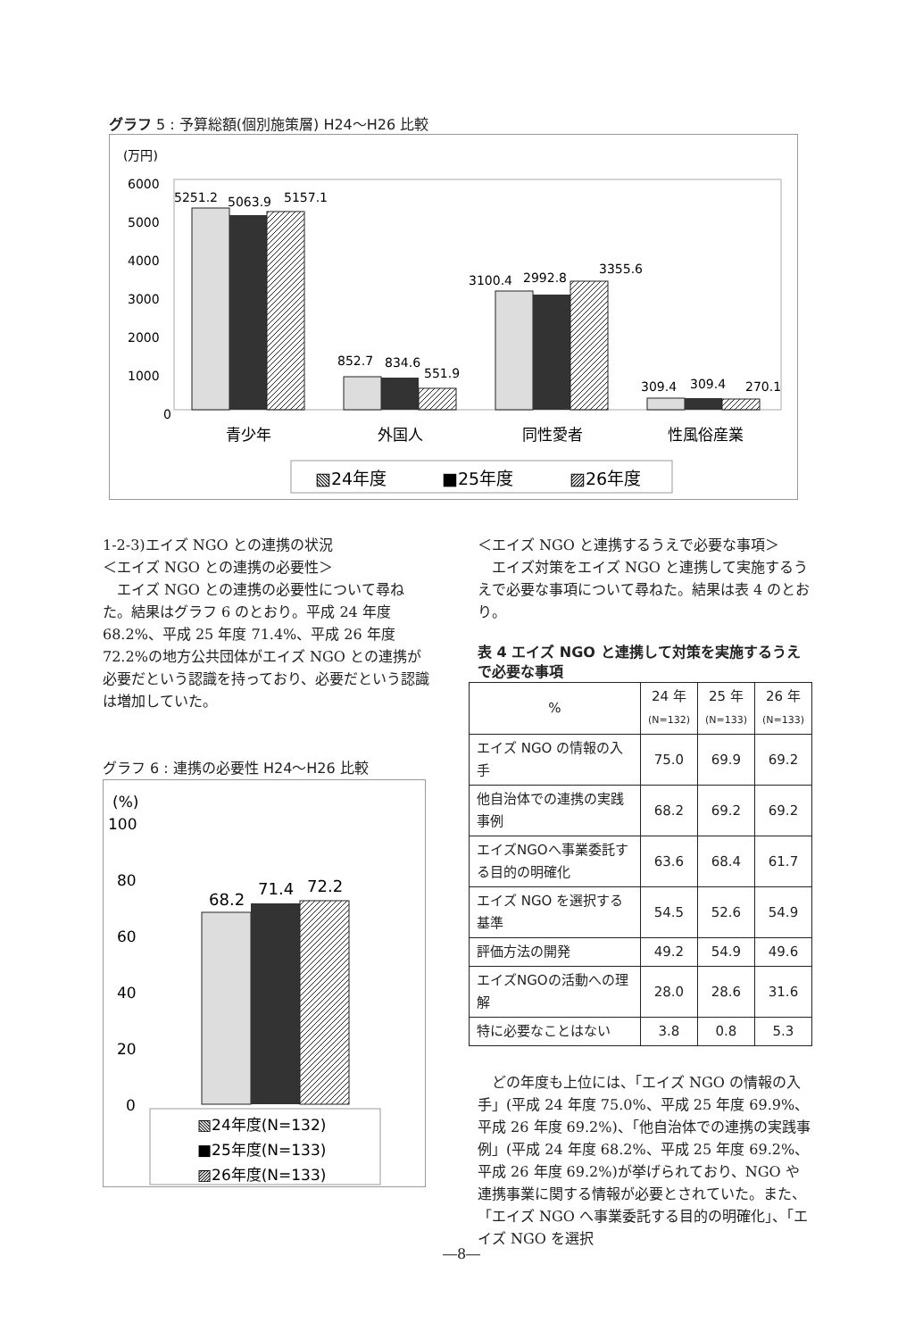グラフ 5 : 予算総額(個別施策層) H24～H26 比較
(万円)
6000
5000
4000
3000
2000
1000
0
5251.2
5063.9
5157.1
852.7
834.6
551.9
3100.4
2992.8
3355.6
309.4
309.4
270.1
青少年
外国人
同性愛者
性風俗産業
▧24年度
■25年度
▨26年度
1-2-3)エイズ NGO との連携の状況
＜エイズ NGO との連携の必要性＞
　エイズ NGO との連携の必要性について尋ねた。結果はグラフ 6 のとおり。平成 24 年度 68.2%、平成 25 年度 71.4%、平成 26 年度 72.2%の地方公共団体がエイズ NGO との連携が必要だという認識を持っており、必要だという認識は増加していた。
グラフ 6 : 連携の必要性 H24～H26 比較
(%)
100
80
60
40
20
0
68.2
71.4
72.2
▧24年度(N=132)
■25年度(N=133)
▨26年度(N=133)
＜エイズ NGO と連携するうえで必要な事項＞
　エイズ対策をエイズ NGO と連携して実施するうえで必要な事項について尋ねた。結果は表 4 のとおり。
表 4 エイズ NGO と連携して対策を実施するうえで必要な事項
| % | 24 年 (N=132) | 25 年 (N=133) | 26 年 (N=133) |
| --- | --- | --- | --- |
| エイズ NGO の情報の入手 | 75.0 | 69.9 | 69.2 |
| 他自治体での連携の実践事例 | 68.2 | 69.2 | 69.2 |
| エイズNGOへ事業委託する目的の明確化 | 63.6 | 68.4 | 61.7 |
| エイズ NGO を選択する基準 | 54.5 | 52.6 | 54.9 |
| 評価方法の開発 | 49.2 | 54.9 | 49.6 |
| エイズNGOの活動への理解 | 28.0 | 28.6 | 31.6 |
| 特に必要なことはない | 3.8 | 0.8 | 5.3 |
　どの年度も上位には、「エイズ NGO の情報の入手」(平成 24 年度 75.0%、平成 25 年度 69.9%、平成 26 年度 69.2%)、「他自治体での連携の実践事例」(平成 24 年度 68.2%、平成 25 年度 69.2%、平成 26 年度 69.2%)が挙げられており、NGO や連携事業に関する情報が必要とされていた。また、「エイズ NGO へ事業委託する目的の明確化」、「エイズ NGO を選択
―8―